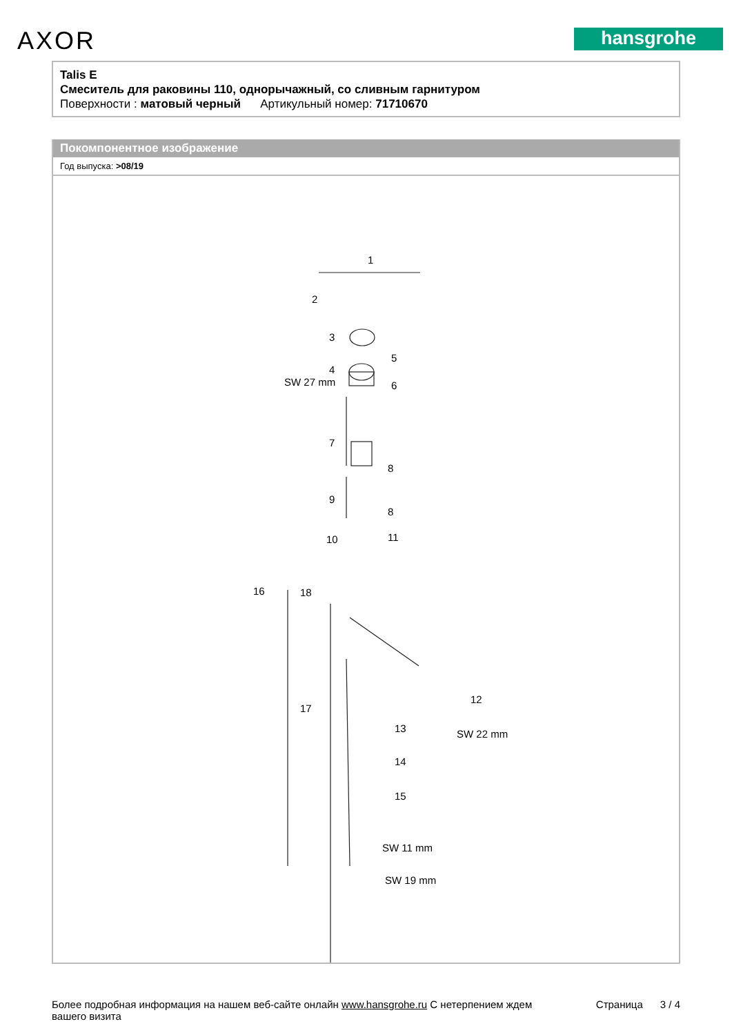AXOR hansgrohe
Talis E
Смеситель для раковины 110, однорычажный, со сливным гарнитуром
Поверхности : матовый черный Артикульный номер: 71710670
Покомпонентное изображение
Год выпуска: >08/19
1
2
3
4
SW 27 mm
5
6
7
8
9
8
10 11
16 18
12
17
13 SW 22 mm
14
15
SW 11 mm
SW 19 mm
Более подробная информация на нашем веб-сайте онлайн www.hansgrohe.ru С нетерпением ждем
вашего визита Страница 3 / 4